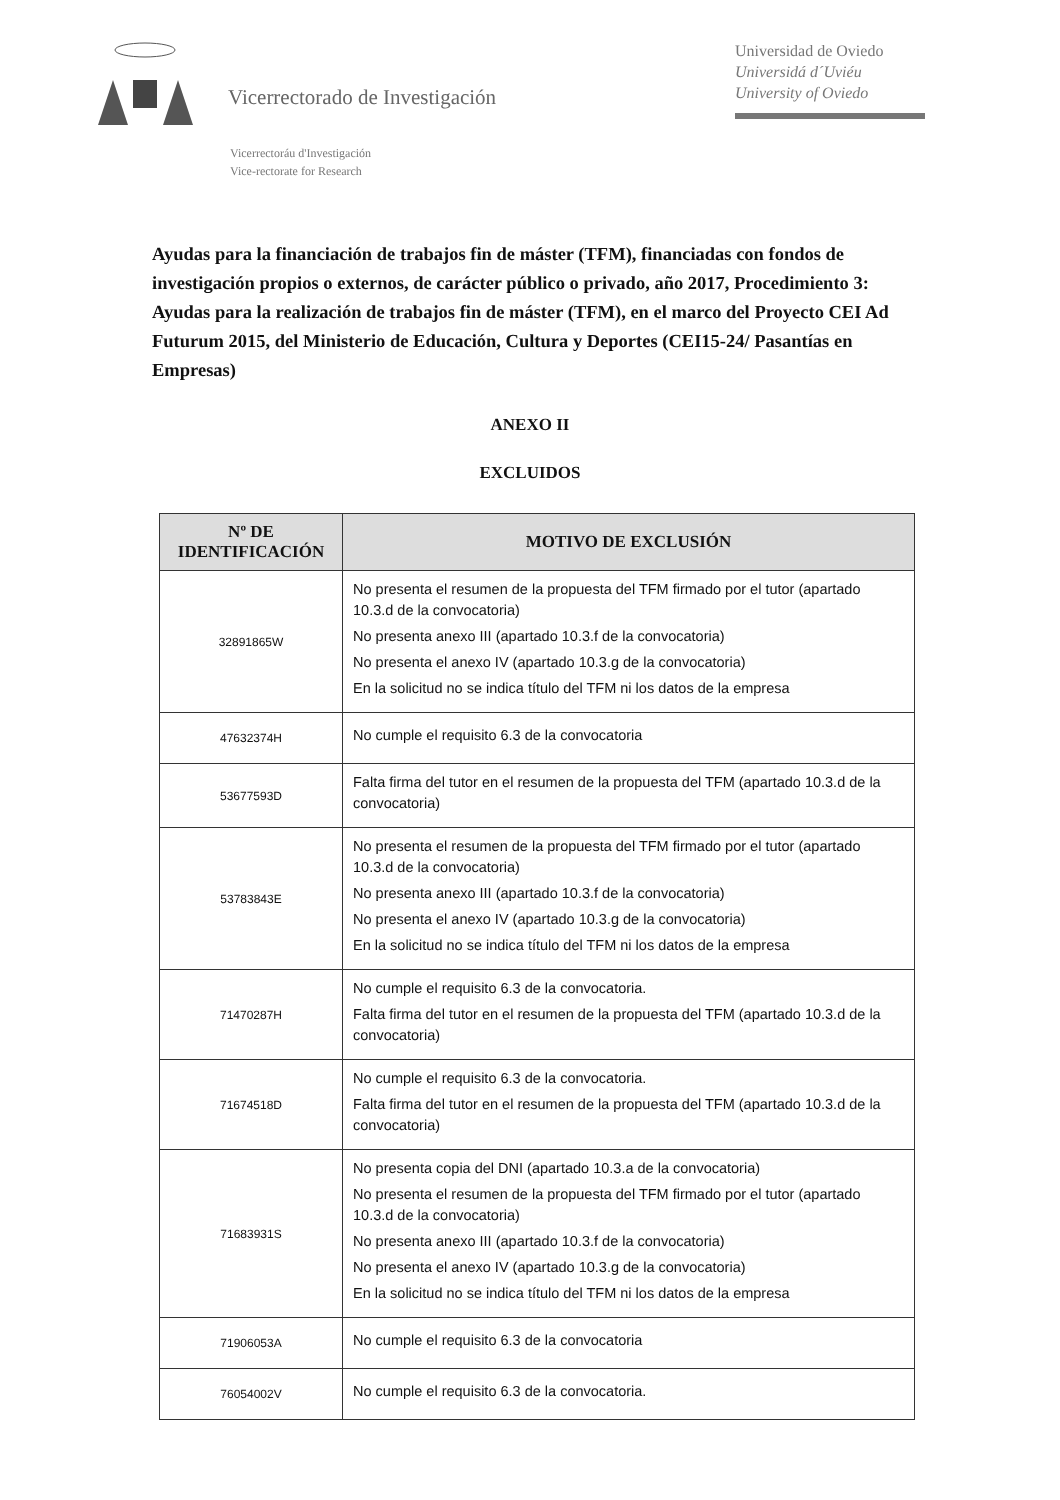Vicerrectorado de Investigación
Universidad de Oviedo
Universidá d´Uviéu
University of Oviedo
Vicerrectoráu d'Investigación
Vice-rectorate for Research
Ayudas para la financiación de trabajos fin de máster (TFM), financiadas con fondos de investigación propios o externos, de carácter público o privado, año 2017, Procedimiento 3: Ayudas para la realización de trabajos fin de máster (TFM), en el marco del Proyecto CEI Ad Futurum 2015, del Ministerio de Educación, Cultura y Deportes (CEI15-24/ Pasantías en Empresas)
ANEXO II
EXCLUIDOS
| Nº DE IDENTIFICACIÓN | MOTIVO DE EXCLUSIÓN |
| --- | --- |
| 32891865W | No presenta el resumen de la propuesta del TFM firmado por el tutor (apartado 10.3.d de la convocatoria) No presenta anexo III (apartado 10.3.f de la convocatoria) No presenta el anexo IV (apartado 10.3.g de la convocatoria) En la solicitud no se indica título del TFM ni los datos de la empresa |
| 47632374H | No cumple el requisito 6.3 de la convocatoria |
| 53677593D | Falta firma del tutor en el resumen de la propuesta del TFM (apartado 10.3.d de la convocatoria) |
| 53783843E | No presenta el resumen de la propuesta del TFM firmado por el tutor (apartado 10.3.d de la convocatoria) No presenta anexo III (apartado 10.3.f de la convocatoria) No presenta el anexo IV (apartado 10.3.g de la convocatoria) En la solicitud no se indica título del TFM ni los datos de la empresa |
| 71470287H | No cumple el requisito 6.3 de la convocatoria. Falta firma del tutor en el resumen de la propuesta del TFM (apartado 10.3.d de la convocatoria) |
| 71674518D | No cumple el requisito 6.3 de la convocatoria. Falta firma del tutor en el resumen de la propuesta del TFM (apartado 10.3.d de la convocatoria) |
| 71683931S | No presenta copia del DNI (apartado 10.3.a de la convocatoria) No presenta el resumen de la propuesta del TFM firmado por el tutor (apartado 10.3.d de la convocatoria) No presenta anexo III (apartado 10.3.f de la convocatoria) No presenta el anexo IV (apartado 10.3.g de la convocatoria) En la solicitud no se indica título del TFM ni los datos de la empresa |
| 71906053A | No cumple el requisito 6.3 de la convocatoria |
| 76054002V | No cumple el requisito 6.3 de la convocatoria. |